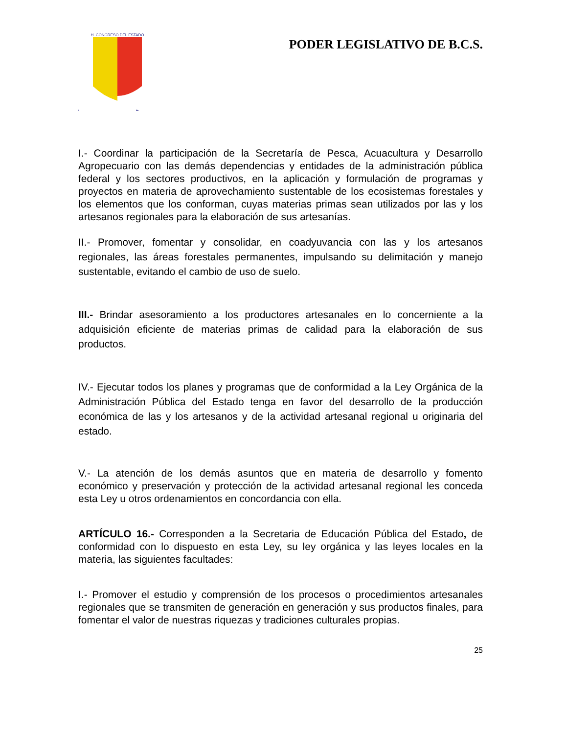H. CONGRESO DEL ESTADO
PODER LEGISLATIVO DE B.C.S.
I.- Coordinar la participación de la Secretaría de Pesca, Acuacultura y Desarrollo Agropecuario con las demás dependencias y entidades de la administración pública federal y los sectores productivos, en la aplicación y formulación de programas y proyectos en materia de aprovechamiento sustentable de los ecosistemas forestales y los elementos que los conforman, cuyas materias primas sean utilizados por las y los artesanos regionales para la elaboración de sus artesanías.
II.- Promover, fomentar y consolidar, en coadyuvancia con las y los artesanos regionales, las áreas forestales permanentes, impulsando su delimitación y manejo sustentable, evitando el cambio de uso de suelo.
III.- Brindar asesoramiento a los productores artesanales en lo concerniente a la adquisición eficiente de materias primas de calidad para la elaboración de sus productos.
IV.- Ejecutar todos los planes y programas que de conformidad a la Ley Orgánica de la Administración Pública del Estado tenga en favor del desarrollo de la producción económica de las y los artesanos y de la actividad artesanal regional u originaria del estado.
V.- La atención de los demás asuntos que en materia de desarrollo y fomento económico y preservación y protección de la actividad artesanal regional les conceda esta Ley u otros ordenamientos en concordancia con ella.
ARTÍCULO 16.- Corresponden a la Secretaria de Educación Pública del Estado, de conformidad con lo dispuesto en esta Ley, su ley orgánica y las leyes locales en la materia, las siguientes facultades:
I.- Promover el estudio y comprensión de los procesos o procedimientos artesanales regionales que se transmiten de generación en generación y sus productos finales, para fomentar el valor de nuestras riquezas y tradiciones culturales propias.
25